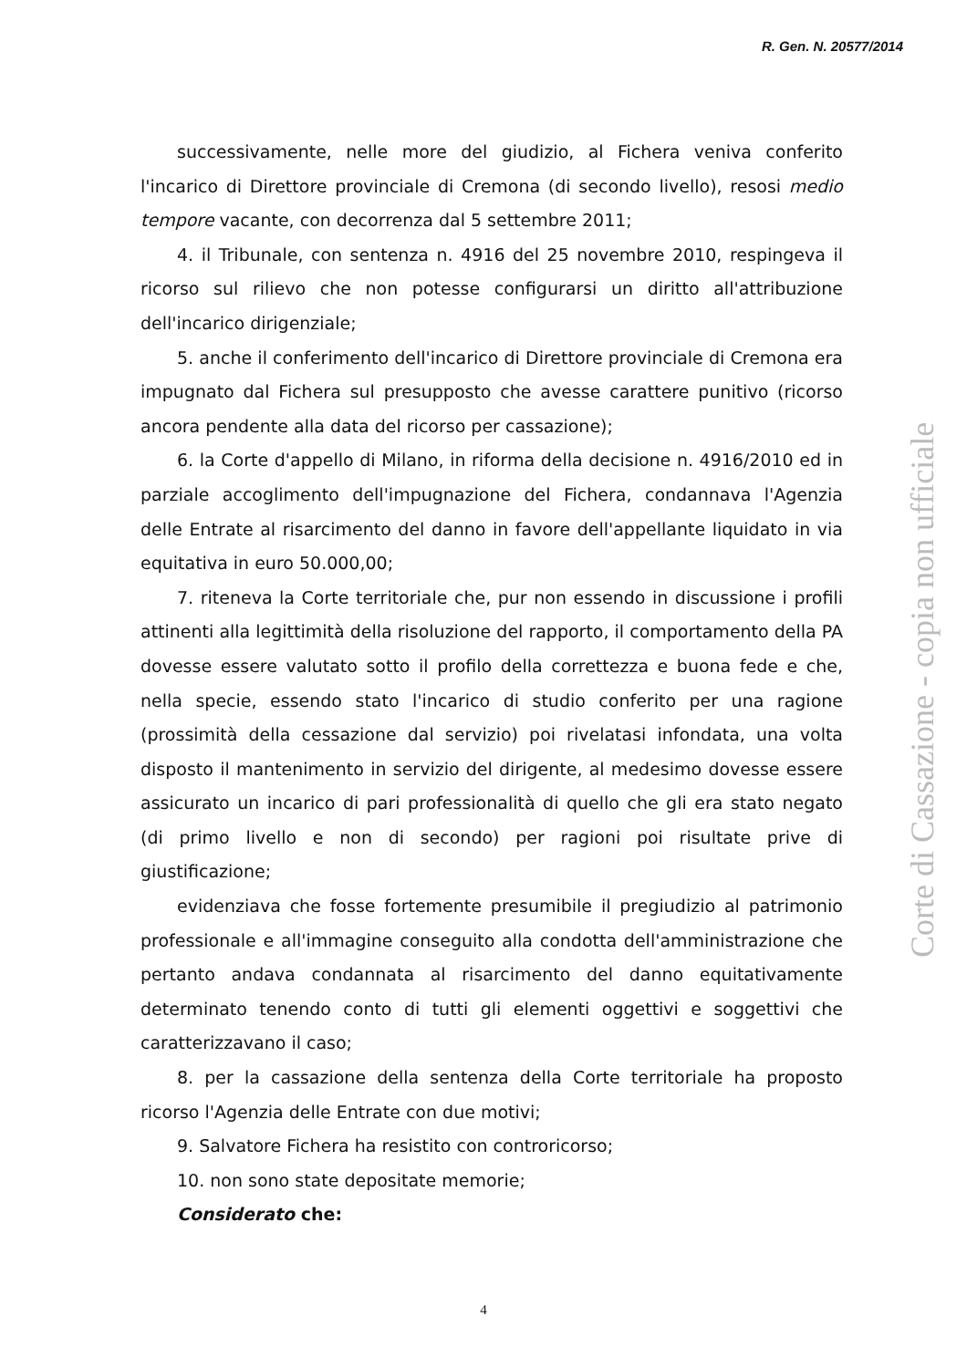R. Gen. N. 20577/2014
successivamente, nelle more del giudizio, al Fichera veniva conferito l'incarico di Direttore provinciale di Cremona (di secondo livello), resosi medio tempore vacante, con decorrenza dal 5 settembre 2011;
4. il Tribunale, con sentenza n. 4916 del 25 novembre 2010, respingeva il ricorso sul rilievo che non potesse configurarsi un diritto all'attribuzione dell'incarico dirigenziale;
5. anche il conferimento dell'incarico di Direttore provinciale di Cremona era impugnato dal Fichera sul presupposto che avesse carattere punitivo (ricorso ancora pendente alla data del ricorso per cassazione);
6. la Corte d'appello di Milano, in riforma della decisione n. 4916/2010 ed in parziale accoglimento dell'impugnazione del Fichera, condannava l'Agenzia delle Entrate al risarcimento del danno in favore dell'appellante liquidato in via equitativa in euro 50.000,00;
7. riteneva la Corte territoriale che, pur non essendo in discussione i profili attinenti alla legittimità della risoluzione del rapporto, il comportamento della PA dovesse essere valutato sotto il profilo della correttezza e buona fede e che, nella specie, essendo stato l'incarico di studio conferito per una ragione (prossimità della cessazione dal servizio) poi rivelatasi infondata, una volta disposto il mantenimento in servizio del dirigente, al medesimo dovesse essere assicurato un incarico di pari professionalità di quello che gli era stato negato (di primo livello e non di secondo) per ragioni poi risultate prive di giustificazione;
evidenziava che fosse fortemente presumibile il pregiudizio al patrimonio professionale e all'immagine conseguito alla condotta dell'amministrazione che pertanto andava condannata al risarcimento del danno equitativamente determinato tenendo conto di tutti gli elementi oggettivi e soggettivi che caratterizzavano il caso;
8. per la cassazione della sentenza della Corte territoriale ha proposto ricorso l'Agenzia delle Entrate con due motivi;
9. Salvatore Fichera ha resistito con controricorso;
10. non sono state depositate memorie;
Considerato che:
Corte di Cassazione - copia non ufficiale
4